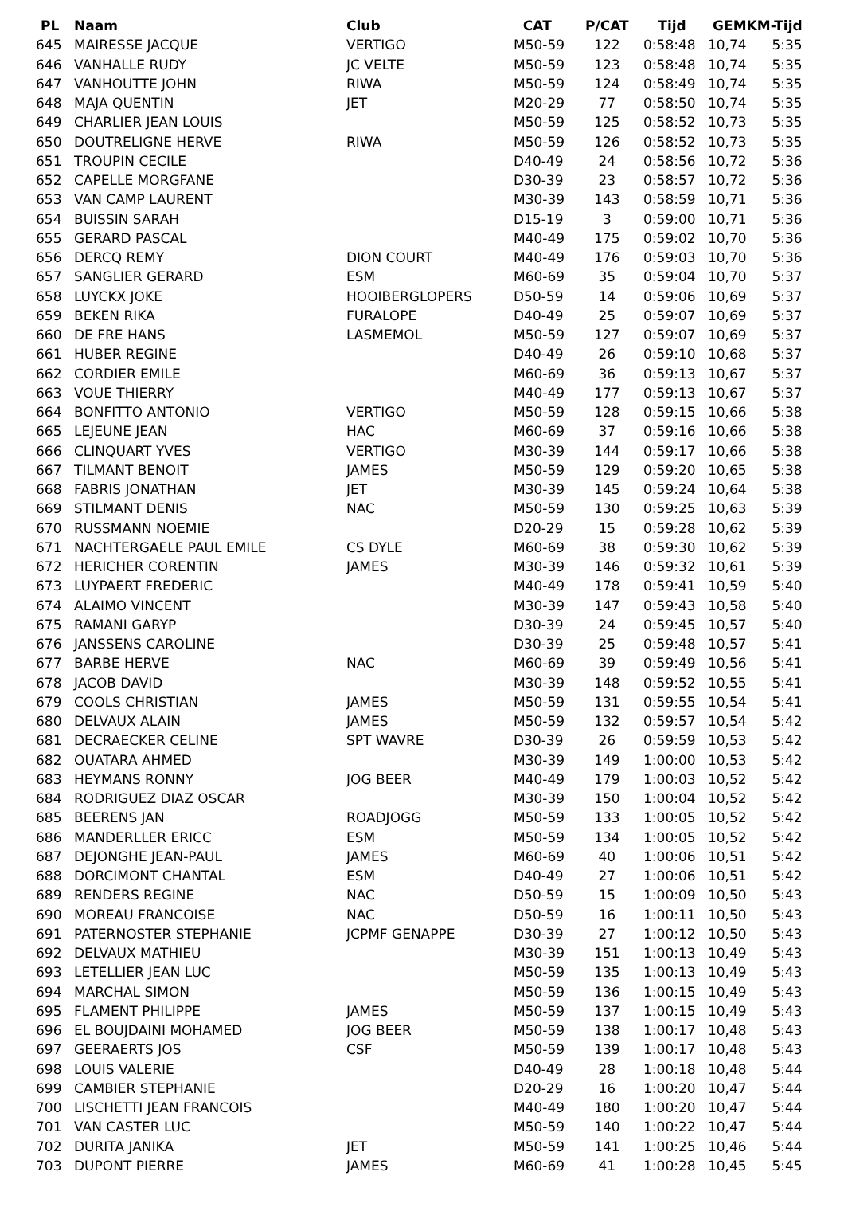| PL | Naam | Club | CAT | P/CAT | Tijd | GEM | KM-Tijd |
| --- | --- | --- | --- | --- | --- | --- | --- |
| 645 | MAIRESSE JACQUE | VERTIGO | M50-59 | 122 | 0:58:48 | 10,74 | 5:35 |
| 646 | VANHALLE RUDY | JC VELTE | M50-59 | 123 | 0:58:48 | 10,74 | 5:35 |
| 647 | VANHOUTTE JOHN | RIWA | M50-59 | 124 | 0:58:49 | 10,74 | 5:35 |
| 648 | MAJA QUENTIN | JET | M20-29 | 77 | 0:58:50 | 10,74 | 5:35 |
| 649 | CHARLIER JEAN LOUIS | | M50-59 | 125 | 0:58:52 | 10,73 | 5:35 |
| 650 | DOUTRELIGNE HERVE | RIWA | M50-59 | 126 | 0:58:52 | 10,73 | 5:35 |
| 651 | TROUPIN CECILE | | D40-49 | 24 | 0:58:56 | 10,72 | 5:36 |
| 652 | CAPELLE MORGFANE | | D30-39 | 23 | 0:58:57 | 10,72 | 5:36 |
| 653 | VAN CAMP LAURENT | | M30-39 | 143 | 0:58:59 | 10,71 | 5:36 |
| 654 | BUISSIN SARAH | | D15-19 | 3 | 0:59:00 | 10,71 | 5:36 |
| 655 | GERARD PASCAL | | M40-49 | 175 | 0:59:02 | 10,70 | 5:36 |
| 656 | DERCQ REMY | DION COURT | M40-49 | 176 | 0:59:03 | 10,70 | 5:36 |
| 657 | SANGLIER GERARD | ESM | M60-69 | 35 | 0:59:04 | 10,70 | 5:37 |
| 658 | LUYCKX JOKE | HOOIBERGLOPERS | D50-59 | 14 | 0:59:06 | 10,69 | 5:37 |
| 659 | BEKEN RIKA | FURALOPE | D40-49 | 25 | 0:59:07 | 10,69 | 5:37 |
| 660 | DE FRE HANS | LASMEMOL | M50-59 | 127 | 0:59:07 | 10,69 | 5:37 |
| 661 | HUBER REGINE | | D40-49 | 26 | 0:59:10 | 10,68 | 5:37 |
| 662 | CORDIER EMILE | | M60-69 | 36 | 0:59:13 | 10,67 | 5:37 |
| 663 | VOUE THIERRY | | M40-49 | 177 | 0:59:13 | 10,67 | 5:37 |
| 664 | BONFITTO ANTONIO | VERTIGO | M50-59 | 128 | 0:59:15 | 10,66 | 5:38 |
| 665 | LEJEUNE JEAN | HAC | M60-69 | 37 | 0:59:16 | 10,66 | 5:38 |
| 666 | CLINQUART YVES | VERTIGO | M30-39 | 144 | 0:59:17 | 10,66 | 5:38 |
| 667 | TILMANT BENOIT | JAMES | M50-59 | 129 | 0:59:20 | 10,65 | 5:38 |
| 668 | FABRIS JONATHAN | JET | M30-39 | 145 | 0:59:24 | 10,64 | 5:38 |
| 669 | STILMANT DENIS | NAC | M50-59 | 130 | 0:59:25 | 10,63 | 5:39 |
| 670 | RUSSMANN NOEMIE | | D20-29 | 15 | 0:59:28 | 10,62 | 5:39 |
| 671 | NACHTERGAELE PAUL EMILE | CS DYLE | M60-69 | 38 | 0:59:30 | 10,62 | 5:39 |
| 672 | HERICHER CORENTIN | JAMES | M30-39 | 146 | 0:59:32 | 10,61 | 5:39 |
| 673 | LUYPAERT FREDERIC | | M40-49 | 178 | 0:59:41 | 10,59 | 5:40 |
| 674 | ALAIMO VINCENT | | M30-39 | 147 | 0:59:43 | 10,58 | 5:40 |
| 675 | RAMANI GARYP | | D30-39 | 24 | 0:59:45 | 10,57 | 5:40 |
| 676 | JANSSENS CAROLINE | | D30-39 | 25 | 0:59:48 | 10,57 | 5:41 |
| 677 | BARBE HERVE | NAC | M60-69 | 39 | 0:59:49 | 10,56 | 5:41 |
| 678 | JACOB DAVID | | M30-39 | 148 | 0:59:52 | 10,55 | 5:41 |
| 679 | COOLS CHRISTIAN | JAMES | M50-59 | 131 | 0:59:55 | 10,54 | 5:41 |
| 680 | DELVAUX ALAIN | JAMES | M50-59 | 132 | 0:59:57 | 10,54 | 5:42 |
| 681 | DECRAECKER CELINE | SPT WAVRE | D30-39 | 26 | 0:59:59 | 10,53 | 5:42 |
| 682 | OUATARA AHMED | | M30-39 | 149 | 1:00:00 | 10,53 | 5:42 |
| 683 | HEYMANS RONNY | JOG BEER | M40-49 | 179 | 1:00:03 | 10,52 | 5:42 |
| 684 | RODRIGUEZ DIAZ OSCAR | | M30-39 | 150 | 1:00:04 | 10,52 | 5:42 |
| 685 | BEERENS JAN | ROADJOGG | M50-59 | 133 | 1:00:05 | 10,52 | 5:42 |
| 686 | MANDERLLER ERICC | ESM | M50-59 | 134 | 1:00:05 | 10,52 | 5:42 |
| 687 | DEJONGHE JEAN-PAUL | JAMES | M60-69 | 40 | 1:00:06 | 10,51 | 5:42 |
| 688 | DORCIMONT CHANTAL | ESM | D40-49 | 27 | 1:00:06 | 10,51 | 5:42 |
| 689 | RENDERS REGINE | NAC | D50-59 | 15 | 1:00:09 | 10,50 | 5:43 |
| 690 | MOREAU FRANCOISE | NAC | D50-59 | 16 | 1:00:11 | 10,50 | 5:43 |
| 691 | PATERNOSTER STEPHANIE | JCPMF GENAPPE | D30-39 | 27 | 1:00:12 | 10,50 | 5:43 |
| 692 | DELVAUX MATHIEU | | M30-39 | 151 | 1:00:13 | 10,49 | 5:43 |
| 693 | LETELLIER JEAN LUC | | M50-59 | 135 | 1:00:13 | 10,49 | 5:43 |
| 694 | MARCHAL SIMON | | M50-59 | 136 | 1:00:15 | 10,49 | 5:43 |
| 695 | FLAMENT PHILIPPE | JAMES | M50-59 | 137 | 1:00:15 | 10,49 | 5:43 |
| 696 | EL BOUJDAINI MOHAMED | JOG BEER | M50-59 | 138 | 1:00:17 | 10,48 | 5:43 |
| 697 | GEERAERTS JOS | CSF | M50-59 | 139 | 1:00:17 | 10,48 | 5:43 |
| 698 | LOUIS VALERIE | | D40-49 | 28 | 1:00:18 | 10,48 | 5:44 |
| 699 | CAMBIER STEPHANIE | | D20-29 | 16 | 1:00:20 | 10,47 | 5:44 |
| 700 | LISCHETTI JEAN FRANCOIS | | M40-49 | 180 | 1:00:20 | 10,47 | 5:44 |
| 701 | VAN CASTER LUC | | M50-59 | 140 | 1:00:22 | 10,47 | 5:44 |
| 702 | DURITA JANIKA | JET | M50-59 | 141 | 1:00:25 | 10,46 | 5:44 |
| 703 | DUPONT PIERRE | JAMES | M60-69 | 41 | 1:00:28 | 10,45 | 5:45 |